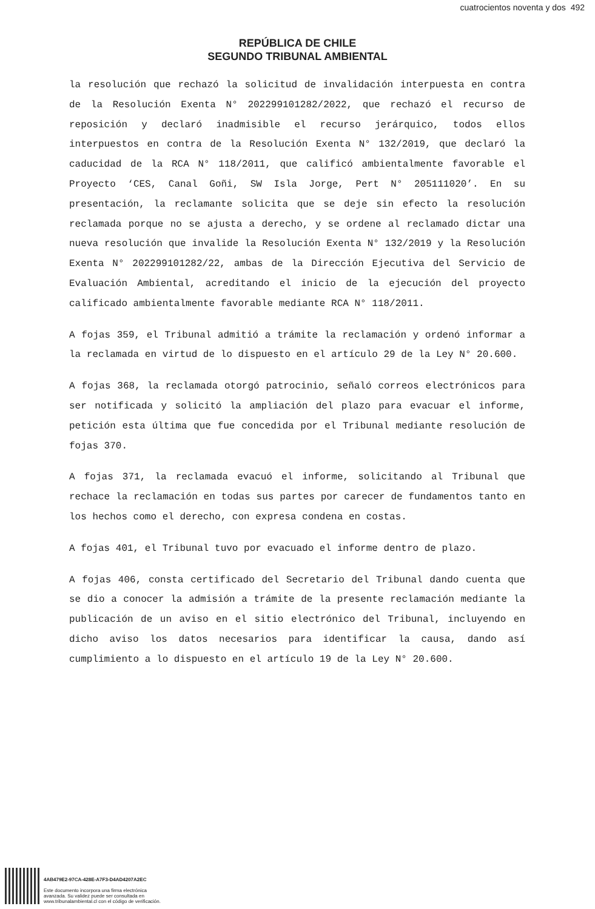cuatrocientos noventa y dos 492
REPÚBLICA DE CHILE
SEGUNDO TRIBUNAL AMBIENTAL
la resolución que rechazó la solicitud de invalidación interpuesta en contra de la Resolución Exenta N° 202299101282/2022, que rechazó el recurso de reposición y declaró inadmisible el recurso jerárquico, todos ellos interpuestos en contra de la Resolución Exenta N° 132/2019, que declaró la caducidad de la RCA N° 118/2011, que calificó ambientalmente favorable el Proyecto ‘CES, Canal Goñi, SW Isla Jorge, Pert N° 205111020’. En su presentación, la reclamante solicita que se deje sin efecto la resolución reclamada porque no se ajusta a derecho, y se ordene al reclamado dictar una nueva resolución que invalide la Resolución Exenta N° 132/2019 y la Resolución Exenta N° 202299101282/22, ambas de la Dirección Ejecutiva del Servicio de Evaluación Ambiental, acreditando el inicio de la ejecución del proyecto calificado ambientalmente favorable mediante RCA N° 118/2011.
A fojas 359, el Tribunal admitió a trámite la reclamación y ordenó informar a la reclamada en virtud de lo dispuesto en el artículo 29 de la Ley N° 20.600.
A fojas 368, la reclamada otorgó patrocinio, señaló correos electrónicos para ser notificada y solicitó la ampliación del plazo para evacuar el informe, petición esta última que fue concedida por el Tribunal mediante resolución de fojas 370.
A fojas 371, la reclamada evacuó el informe, solicitando al Tribunal que rechace la reclamación en todas sus partes por carecer de fundamentos tanto en los hechos como el derecho, con expresa condena en costas.
A fojas 401, el Tribunal tuvo por evacuado el informe dentro de plazo.
A fojas 406, consta certificado del Secretario del Tribunal dando cuenta que se dio a conocer la admisión a trámite de la presente reclamación mediante la publicación de un aviso en el sitio electrónico del Tribunal, incluyendo en dicho aviso los datos necesarios para identificar la causa, dando así cumplimiento a lo dispuesto en el artículo 19 de la Ley N° 20.600.
4AB479E2-97CA-428E-A7F3-D4AD4207A2EC
Este documento incorpora una firma electrónica
avanzada. Su validez puede ser consultada en
www.tribunalambiental.cl con el código de verificación.